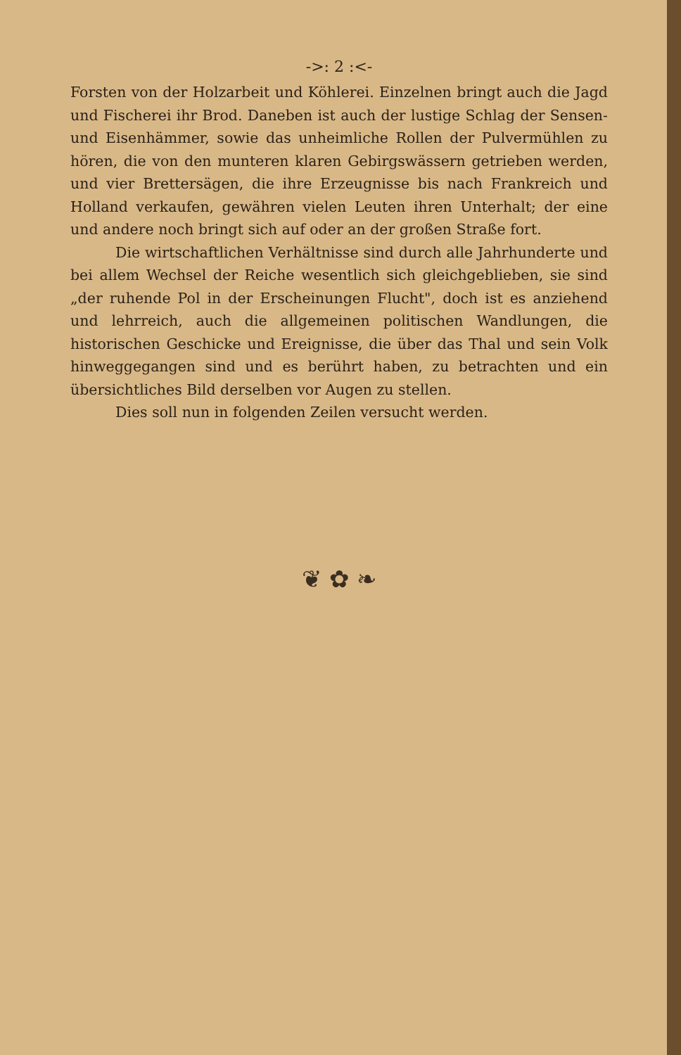->: 2 :<-
Forsten von der Holzarbeit und Köhlerei. Einzelnen bringt auch die Jagd und Fischerei ihr Brod. Daneben ist auch der lustige Schlag der Sensen- und Eisenhämmer, sowie das unheimliche Rollen der Pulvermühlen zu hören, die von den munteren klaren Gebirgswässern getrieben werden, und vier Brettersägen, die ihre Erzeugnisse bis nach Frankreich und Holland verkaufen, gewähren vielen Leuten ihren Unterhalt; der eine und andere noch bringt sich auf oder an der großen Straße fort.
Die wirtschaftlichen Verhältnisse sind durch alle Jahrhunderte und bei allem Wechsel der Reiche wesentlich sich gleichgeblieben, sie sind „der ruhende Pol in der Erscheinungen Flucht", doch ist es anziehend und lehrreich, auch die allgemeinen politischen Wandlungen, die historischen Geschicke und Ereignisse, die über das Thal und sein Volk hinweggegangen sind und es berührt haben, zu betrachten und ein übersichtliches Bild derselben vor Augen zu stellen.
Dies soll nun in folgenden Zeilen versucht werden.
❦ ✿ ❧